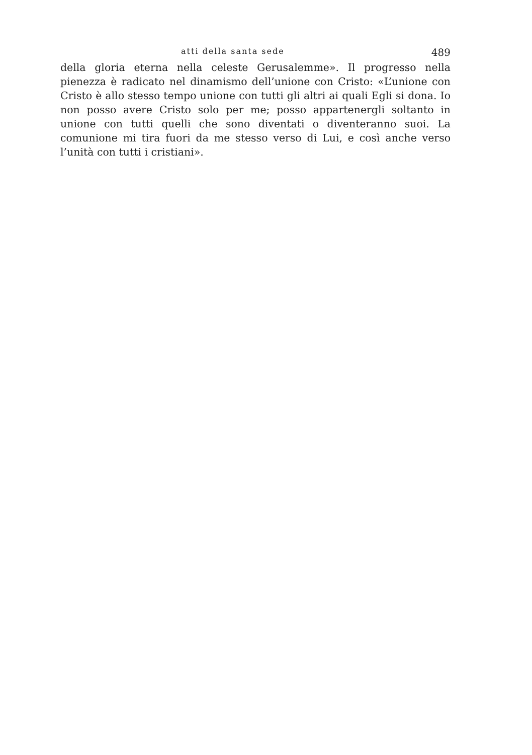atti della santa sede 489
della gloria eterna nella celeste Gerusalemme». Il progresso nella pienezza è radicato nel dinamismo dell’unione con Cristo: «L’unione con Cristo è allo stesso tempo unione con tutti gli altri ai quali Egli si dona. Io non posso avere Cristo solo per me; posso appartenergli soltanto in unione con tutti quelli che sono diventati o diventeranno suoi. La comunione mi tira fuori da me stesso verso di Lui, e così anche verso l’unità con tutti i cristiani».